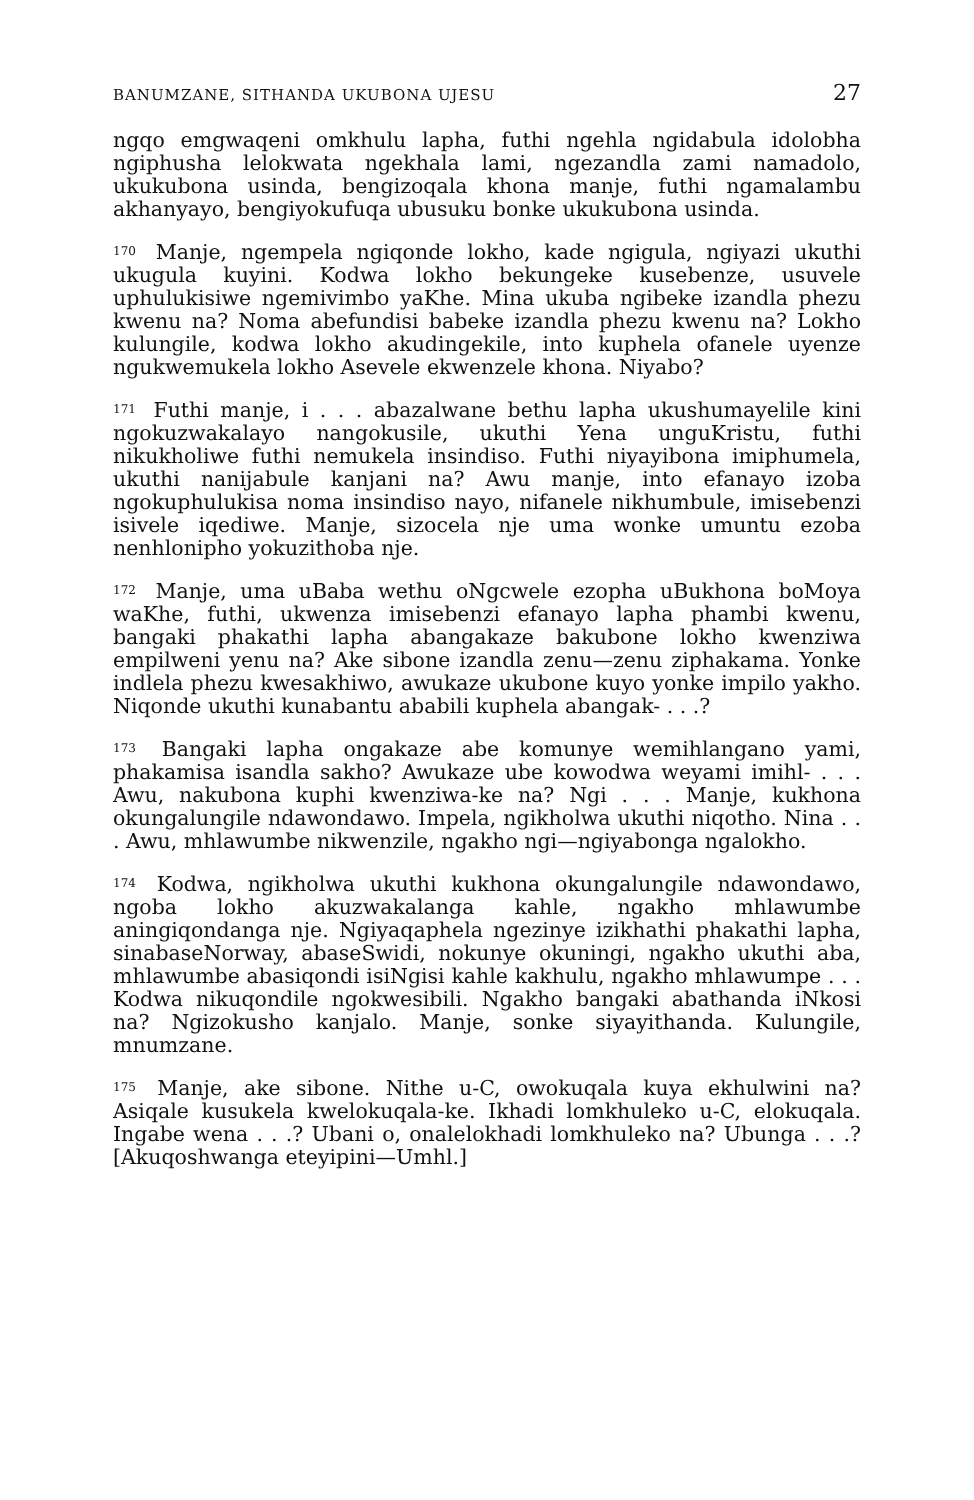BANUMZANE, SITHANDA UKUBONA UJESU 27
ngqo emgwaqeni omkhulu lapha, futhi ngehla ngidabula idolobha ngiphusha lelokwata ngekhala lami, ngezandla zami namadolo, ukukubona usinda, bengizoqala khona manje, futhi ngamalambu akhanyayo, bengiyokufuqa ubusuku bonke ukukubona usinda.
<sup>170</sup> Manje, ngempela ngiqonde lokho, kade ngigula, ngiyazi ukuthi ukugula kuyini. Kodwa lokho bekungeke kusebenze, usuvele uphulukisiwe ngemivimbo yaKhe. Mina ukuba ngibeke izandla phezu kwenu na? Noma abefundisi babeke izandla phezu kwenu na? Lokho kulungile, kodwa lokho akudingekile, into kuphela ofanele uyenze ngukwemukela lokho Asevele ekwenzele khona. Niyabo?
<sup>171</sup> Futhi manje, i . . . abazalwane bethu lapha ukushumayelile kini ngokuzwakalayo nangokusile, ukuthi Yena unguKristu, futhi nikukholiwe futhi nemukela insindiso. Futhi niyayibona imiphumela, ukuthi nanijabule kanjani na? Awu manje, into efanayo izoba ngokuphulukisa noma insindiso nayo, nifanele nikhumbule, imisebenzi isivele iqediwe. Manje, sizocela nje uma wonke umuntu ezoba nenhlonipho yokuzithoba nje.
<sup>172</sup> Manje, uma uBaba wethu oNgcwele ezopha uBukhona boMoya waKhe, futhi, ukwenza imisebenzi efanayo lapha phambi kwenu, bangaki phakathi lapha abangakaze bakubone lokho kwenziwa empilweni yenu na? Ake sibone izandla zenu—zenu ziphakama. Yonke indlela phezu kwesakhiwo, awukaze ukubone kuyo yonke impilo yakho. Niqonde ukuthi kunabantu ababili kuphela abangak- . . .?
<sup>173</sup> Bangaki lapha ongakaze abe komunye wemihlangano yami, phakamisa isandla sakho? Awukaze ube kowodwa weyami imihl- . . . Awu, nakubona kuphi kwenziwa-ke na? Ngi . . . Manje, kukhona okungalungile ndawondawo. Impela, ngikholwa ukuthi niqotho. Nina . . . Awu, mhlawumbe nikwenzile, ngakho ngi—ngiyabonga ngalokho.
<sup>174</sup> Kodwa, ngikholwa ukuthi kukhona okungalungile ndawondawo, ngoba lokho akuzwakalanga kahle, ngakho mhlawumbe aningiqondanga nje. Ngiyaqaphela ngezinye izikhathi phakathi lapha, sinabaseNorway, abaseSwidi, nokunye okuningi, ngakho ukuthi aba, mhlawumbe abasiqondi isiNgisi kahle kakhulu, ngakho mhlawumpe . . . Kodwa nikuqondile ngokwesibili. Ngakho bangaki abathanda iNkosi na? Ngizokusho kanjalo. Manje, sonke siyayithanda. Kulungile, mnumzane.
<sup>175</sup> Manje, ake sibone. Nithe u-C, owokuqala kuya ekhulwini na? Asiqale kusukela kwelokuqala-ke. Ikhadi lomkhuleko u-C, elokuqala. Ingabe wena . . .? Ubani o, onalelokhadi lomkhuleko na? Ubunga . . .? [Akuqoshwanga eteyipini—Umhl.]